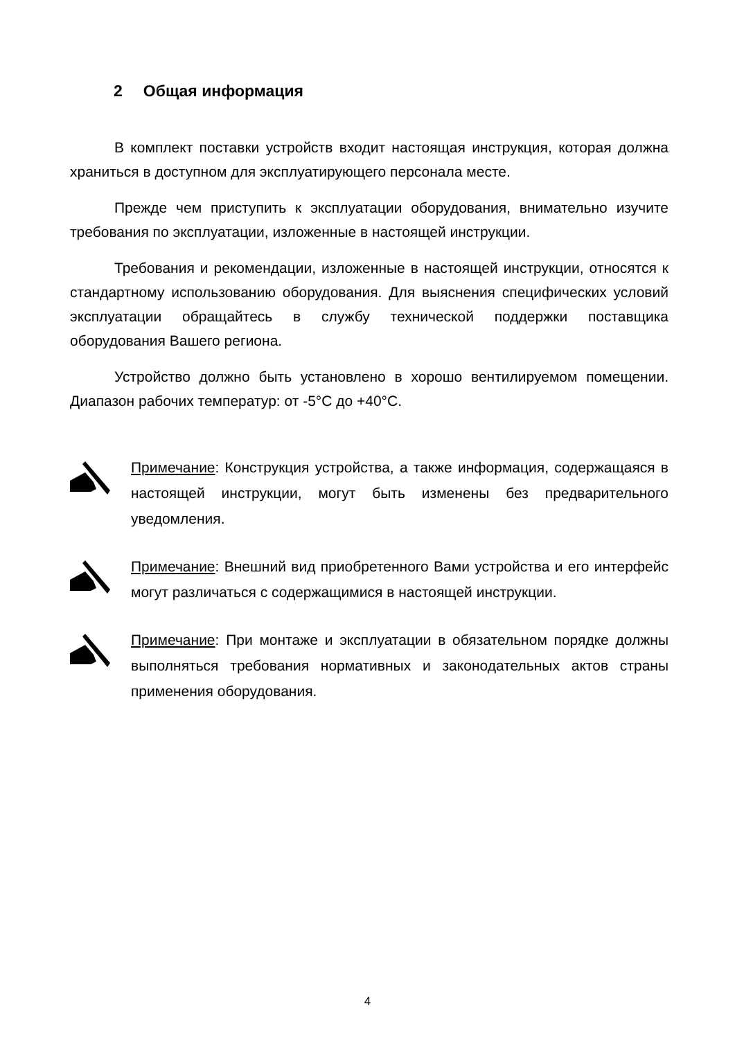2 Общая информация
В комплект поставки устройств входит настоящая инструкция, которая должна храниться в доступном для эксплуатирующего персонала месте.
Прежде чем приступить к эксплуатации оборудования, внимательно изучите требования по эксплуатации, изложенные в настоящей инструкции.
Требования и рекомендации, изложенные в настоящей инструкции, относятся к стандартному использованию оборудования. Для выяснения специфических условий эксплуатации обращайтесь в службу технической поддержки поставщика оборудования Вашего региона.
Устройство должно быть установлено в хорошо вентилируемом помещении. Диапазон рабочих температур: от -5°C до +40°C.
Примечание: Конструкция устройства, а также информация, содержащаяся в настоящей инструкции, могут быть изменены без предварительного уведомления.
Примечание: Внешний вид приобретенного Вами устройства и его интерфейс могут различаться с содержащимися в настоящей инструкции.
Примечание: При монтаже и эксплуатации в обязательном порядке должны выполняться требования нормативных и законодательных актов страны применения оборудования.
4